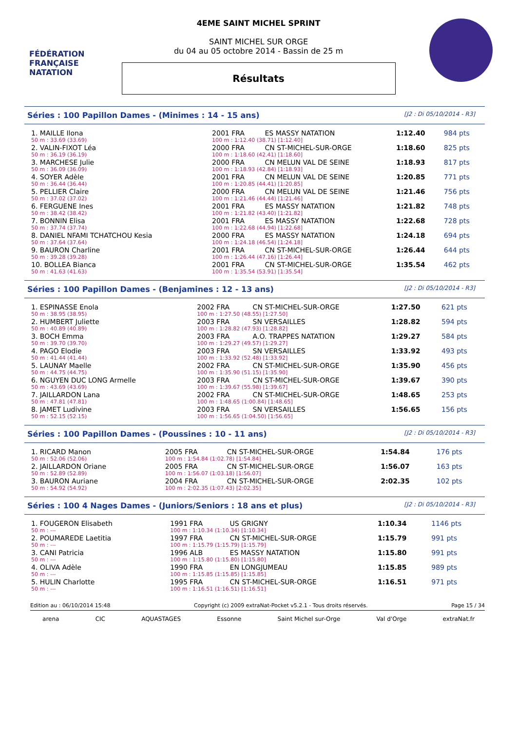FÉDÉRATION FRANÇAISE NATATION
4EME SAINT MICHEL SPRINT
SAINT MICHEL SUR ORGE
du 04 au 05 octobre 2014 - Bassin de 25 m
Résultats
Séries : 100 Papillon Dames - (Minimes : 14 - 15 ans) [J2 : Di 05/10/2014 - R3]
| 1. MAILLE Ilona | 2001 FRA | ES MASSY NATATION | 1:12.40 | 984 pts |
| 50 m : 33.69 (33.69) | 100 m : 1:12.40 (38.71) [1:12.40] | | | |
| 2. VALIN-FIXOT Léa | 2000 FRA | CN ST-MICHEL-SUR-ORGE | 1:18.60 | 825 pts |
| 50 m : 36.19 (36.19) | 100 m : 1:18.60 (42.41) [1:18.60] | | | |
| 3. MARCHESE Julie | 2000 FRA | CN MELUN VAL DE SEINE | 1:18.93 | 817 pts |
| 50 m : 36.09 (36.09) | 100 m : 1:18.93 (42.84) [1:18.93] | | | |
| 4. SOYER Adèle | 2001 FRA | CN MELUN VAL DE SEINE | 1:20.85 | 771 pts |
| 50 m : 36.44 (36.44) | 100 m : 1:20.85 (44.41) [1:20.85] | | | |
| 5. PELLIER Claire | 2000 FRA | CN MELUN VAL DE SEINE | 1:21.46 | 756 pts |
| 50 m : 37.02 (37.02) | 100 m : 1:21.46 (44.44) [1:21.46] | | | |
| 6. FERGUENE Ines | 2001 FRA | ES MASSY NATATION | 1:21.82 | 748 pts |
| 50 m : 38.42 (38.42) | 100 m : 1:21.82 (43.40) [1:21.82] | | | |
| 7. BONNIN Elisa | 2001 FRA | ES MASSY NATATION | 1:22.68 | 728 pts |
| 50 m : 37.74 (37.74) | 100 m : 1:22.68 (44.94) [1:22.68] | | | |
| 8. DANIEL NFAMI TCHATCHOU Kesia | 2000 FRA | ES MASSY NATATION | 1:24.18 | 694 pts |
| 50 m : 37.64 (37.64) | 100 m : 1:24.18 (46.54) [1:24.18] | | | |
| 9. BAURON Charline | 2001 FRA | CN ST-MICHEL-SUR-ORGE | 1:26.44 | 644 pts |
| 50 m : 39.28 (39.28) | 100 m : 1:26.44 (47.16) [1:26.44] | | | |
| 10. BOLLEA Bianca | 2001 FRA | CN ST-MICHEL-SUR-ORGE | 1:35.54 | 462 pts |
| 50 m : 41.63 (41.63) | 100 m : 1:35.54 (53.91) [1:35.54] | | | |
Séries : 100 Papillon Dames - (Benjamines : 12 - 13 ans) [J2 : Di 05/10/2014 - R3]
| 1. ESPINASSE Enola | 2002 FRA | CN ST-MICHEL-SUR-ORGE | 1:27.50 | 621 pts |
| 50 m : 38.95 (38.95) | 100 m : 1:27.50 (48.55) [1:27.50] | | | |
| 2. HUMBERT Juliette | 2003 FRA | SN VERSAILLES | 1:28.82 | 594 pts |
| 50 m : 40.89 (40.89) | 100 m : 1:28.82 (47.93) [1:28.82] | | | |
| 3. BOCH Emma | 2003 FRA | A.O. TRAPPES NATATION | 1:29.27 | 584 pts |
| 50 m : 39.70 (39.70) | 100 m : 1:29.27 (49.57) [1:29.27] | | | |
| 4. PAGO Elodie | 2003 FRA | SN VERSAILLES | 1:33.92 | 493 pts |
| 50 m : 41.44 (41.44) | 100 m : 1:33.92 (52.48) [1:33.92] | | | |
| 5. LAUNAY Maelle | 2002 FRA | CN ST-MICHEL-SUR-ORGE | 1:35.90 | 456 pts |
| 50 m : 44.75 (44.75) | 100 m : 1:35.90 (51.15) [1:35.90] | | | |
| 6. NGUYEN DUC LONG Armelle | 2003 FRA | CN ST-MICHEL-SUR-ORGE | 1:39.67 | 390 pts |
| 50 m : 43.69 (43.69) | 100 m : 1:39.67 (55.98) [1:39.67] | | | |
| 7. JAILLARDON Lana | 2002 FRA | CN ST-MICHEL-SUR-ORGE | 1:48.65 | 253 pts |
| 50 m : 47.81 (47.81) | 100 m : 1:48.65 (1:00.84) [1:48.65] | | | |
| 8. JAMET Ludivine | 2003 FRA | SN VERSAILLES | 1:56.65 | 156 pts |
| 50 m : 52.15 (52.15) | 100 m : 1:56.65 (1:04.50) [1:56.65] | | | |
Séries : 100 Papillon Dames - (Poussines : 10 - 11 ans) [J2 : Di 05/10/2014 - R3]
| 1. RICARD Manon | 2005 FRA | CN ST-MICHEL-SUR-ORGE | 1:54.84 | 176 pts |
| 50 m : 52.06 (52.06) | 100 m : 1:54.84 (1:02.78) [1:54.84] | | | |
| 2. JAILLARDON Oriane | 2005 FRA | CN ST-MICHEL-SUR-ORGE | 1:56.07 | 163 pts |
| 50 m : 52.89 (52.89) | 100 m : 1:56.07 (1:03.18) [1:56.07] | | | |
| 3. BAURON Auriane | 2004 FRA | CN ST-MICHEL-SUR-ORGE | 2:02.35 | 102 pts |
| 50 m : 54.92 (54.92) | 100 m : 2:02.35 (1:07.43) [2:02.35] | | | |
Séries : 100 4 Nages Dames - (Juniors/Seniors : 18 ans et plus) [J2 : Di 05/10/2014 - R3]
| 1. FOUGERON Elisabeth | 1991 FRA | US GRIGNY | 1:10.34 | 1146 pts |
| 50 m : --- | 100 m : 1:10.34 (1:10.34) [1:10.34] | | | |
| 2. POUMAREDE Laetitia | 1997 FRA | CN ST-MICHEL-SUR-ORGE | 1:15.79 | 991 pts |
| 50 m : --- | 100 m : 1:15.79 (1:15.79) [1:15.79] | | | |
| 3. CANI Patricia | 1996 ALB | ES MASSY NATATION | 1:15.80 | 991 pts |
| 50 m : --- | 100 m : 1:15.80 (1:15.80) [1:15.80] | | | |
| 4. OLIVA Adèle | 1990 FRA | EN LONGJUMEAU | 1:15.85 | 989 pts |
| 50 m : --- | 100 m : 1:15.85 (1:15.85) [1:15.85] | | | |
| 5. HULIN Charlotte | 1995 FRA | CN ST-MICHEL-SUR-ORGE | 1:16.51 | 971 pts |
| 50 m : --- | 100 m : 1:16.51 (1:16.51) [1:16.51] | | | |
Edition au : 06/10/2014 15:48 Copyright (c) 2009 extraNat-Pocket v5.2.1 - Tous droits réservés. Page 15 / 34
arena CIC AQUASTAGES Essonne Saint Michel sur-Orge Val d'Orge extraNat.fr